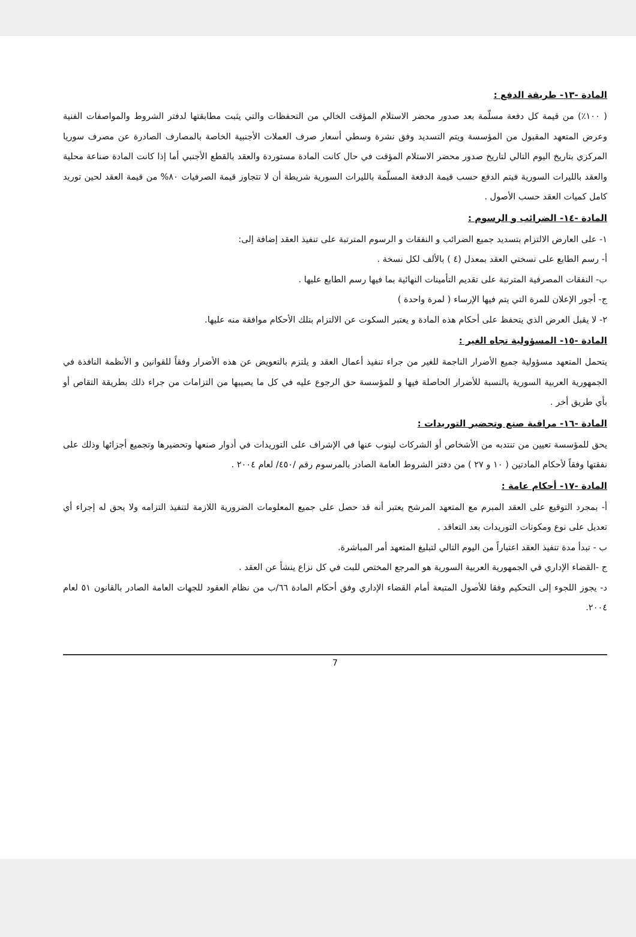المادة -١٣- طريقة الدفع :
( ١٠٠٪) من قيمة كل دفعة مسلّمة بعد صدور محضر الاستلام المؤقت الخالي من التحفظات والتي يثبت مطابقتها لدفتر الشروط والمواصفات الفنية وعرض المتعهد المقبول من المؤسسة ويتم التسديد وفق نشرة وسطي أسعار صرف العملات الأجنبية الخاصة بالمصارف الصادرة عن مصرف سوريا المركزي بتاريخ اليوم التالي لتاريخ صدور محضر الاستلام المؤقت في حال كانت المادة مستوردة والعقد بالقطع الأجنبي أما إذا كانت المادة صناعة محلية والعقد بالليرات السورية فيتم الدفع حسب قيمة الدفعة المسلّمة بالليرات السورية شريطة أن لا تتجاوز قيمة الصرفيات ٨٠% من قيمة العقد لحين توريد كامل كميات العقد حسب الأصول .
المادة -١٤- الضرائب و الرسوم :
١- على العارض الالتزام بتسديد جميع الضرائب و النفقات و الرسوم المترتبة على تنفيذ العقد إضافة إلى:
أ- رسم الطابع على نسختي العقد بمعدل (٤ ) بالألف لكل نسخة .
ب- النفقات المصرفية المترتبة على تقديم التأمينات النهائية بما فيها رسم الطابع عليها .
ج- أجور الإعلان للمرة التي يتم فيها الإرساء ( لمرة واحدة )
٢- لا يقبل العرض الذي يتحفظ على أحكام هذه المادة و يعتبر السكوت عن الالتزام بتلك الأحكام موافقة منه عليها.
المادة -١٥- المسؤولية تجاه الغير :
يتحمل المتعهد مسؤولية جميع الأضرار الناجمة للغير من جراء تنفيذ أعمال العقد و يلتزم بالتعويض عن هذه الأضرار وفقاً للقوانين و الأنظمة النافذة في الجمهورية العربية السورية بالنسبة للأضرار الحاصلة فيها و للمؤسسة حق الرجوع عليه في كل ما يصيبها من التزامات من جراء ذلك بطريقة التقاص أو بأي طريق أخر .
المادة -١٦- مراقبة صنع وتحضير التوريدات :
يحق للمؤسسة تعيين من تنتدبه من الأشخاص أو الشركات لينوب عنها في الإشراف على التوريدات في أدوار صنعها وتحضيرها وتجميع أجزائها وذلك على نفقتها وفقاً لأحكام المادتين ( ١٠ و ٢٧ ) من دفتر الشروط العامة الصادر بالمرسوم رقم /٤٥٠/ لعام ٢٠٠٤ .
المادة -١٧- أحكام عامة :
أ- بمجرد التوقيع على العقد المبرم مع المتعهد المرشح يعتبر أنه قد حصل على جميع المعلومات الضرورية اللازمة لتنفيذ التزامه ولا يحق له إجراء أي تعديل على نوع ومكونات التوريدات بعد التعاقد .
ب - تبدأ مدة تنفيذ العقد اعتباراً من اليوم التالي لتبليغ المتعهد أمر المباشرة.
ج -القضاء الإداري في الجمهورية العربية السورية هو المرجع المختص للبت في كل نزاع ينشأ عن العقد .
د- يجوز اللجوء إلى التحكيم وفقا للأصول المتبعة أمام القضاء الإداري وفق أحكام المادة ٦٦/ب من نظام العقود للجهات العامة الصادر بالقانون ٥١ لعام ٢٠٠٤.
7